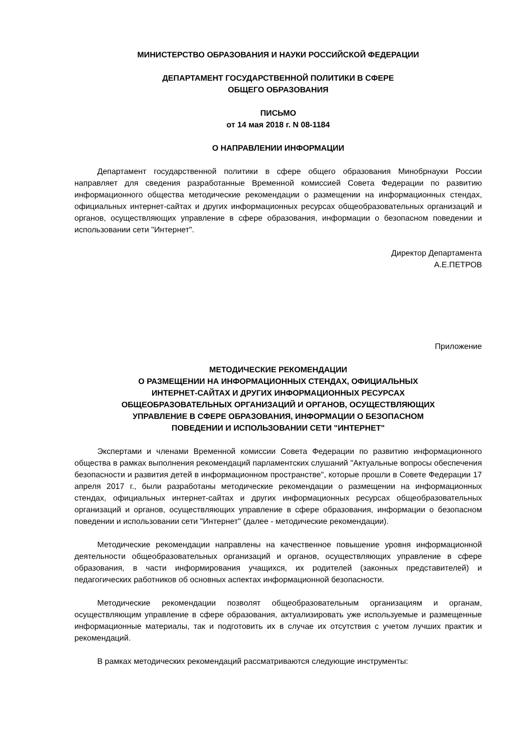МИНИСТЕРСТВО ОБРАЗОВАНИЯ И НАУКИ РОССИЙСКОЙ ФЕДЕРАЦИИ
ДЕПАРТАМЕНТ ГОСУДАРСТВЕННОЙ ПОЛИТИКИ В СФЕРЕ
ОБЩЕГО ОБРАЗОВАНИЯ
ПИСЬМО
от 14 мая 2018 г. N 08-1184
О НАПРАВЛЕНИИ ИНФОРМАЦИИ
Департамент государственной политики в сфере общего образования Минобрнауки России направляет для сведения разработанные Временной комиссией Совета Федерации по развитию информационного общества методические рекомендации о размещении на информационных стендах, официальных интернет-сайтах и других информационных ресурсах общеобразовательных организаций и органов, осуществляющих управление в сфере образования, информации о безопасном поведении и использовании сети "Интернет".
Директор Департамента
А.Е.ПЕТРОВ
Приложение
МЕТОДИЧЕСКИЕ РЕКОМЕНДАЦИИ
О РАЗМЕЩЕНИИ НА ИНФОРМАЦИОННЫХ СТЕНДАХ, ОФИЦИАЛЬНЫХ
ИНТЕРНЕТ-САЙТАХ И ДРУГИХ ИНФОРМАЦИОННЫХ РЕСУРСАХ
ОБЩЕОБРАЗОВАТЕЛЬНЫХ ОРГАНИЗАЦИЙ И ОРГАНОВ, ОСУЩЕСТВЛЯЮЩИХ
УПРАВЛЕНИЕ В СФЕРЕ ОБРАЗОВАНИЯ, ИНФОРМАЦИИ О БЕЗОПАСНОМ
ПОВЕДЕНИИ И ИСПОЛЬЗОВАНИИ СЕТИ "ИНТЕРНЕТ"
Экспертами и членами Временной комиссии Совета Федерации по развитию информационного общества в рамках выполнения рекомендаций парламентских слушаний "Актуальные вопросы обеспечения безопасности и развития детей в информационном пространстве", которые прошли в Совете Федерации 17 апреля 2017 г., были разработаны методические рекомендации о размещении на информационных стендах, официальных интернет-сайтах и других информационных ресурсах общеобразовательных организаций и органов, осуществляющих управление в сфере образования, информации о безопасном поведении и использовании сети "Интернет" (далее - методические рекомендации).
Методические рекомендации направлены на качественное повышение уровня информационной деятельности общеобразовательных организаций и органов, осуществляющих управление в сфере образования, в части информирования учащихся, их родителей (законных представителей) и педагогических работников об основных аспектах информационной безопасности.
Методические рекомендации позволят общеобразовательным организациям и органам, осуществляющим управление в сфере образования, актуализировать уже используемые и размещенные информационные материалы, так и подготовить их в случае их отсутствия с учетом лучших практик и рекомендаций.
В рамках методических рекомендаций рассматриваются следующие инструменты: